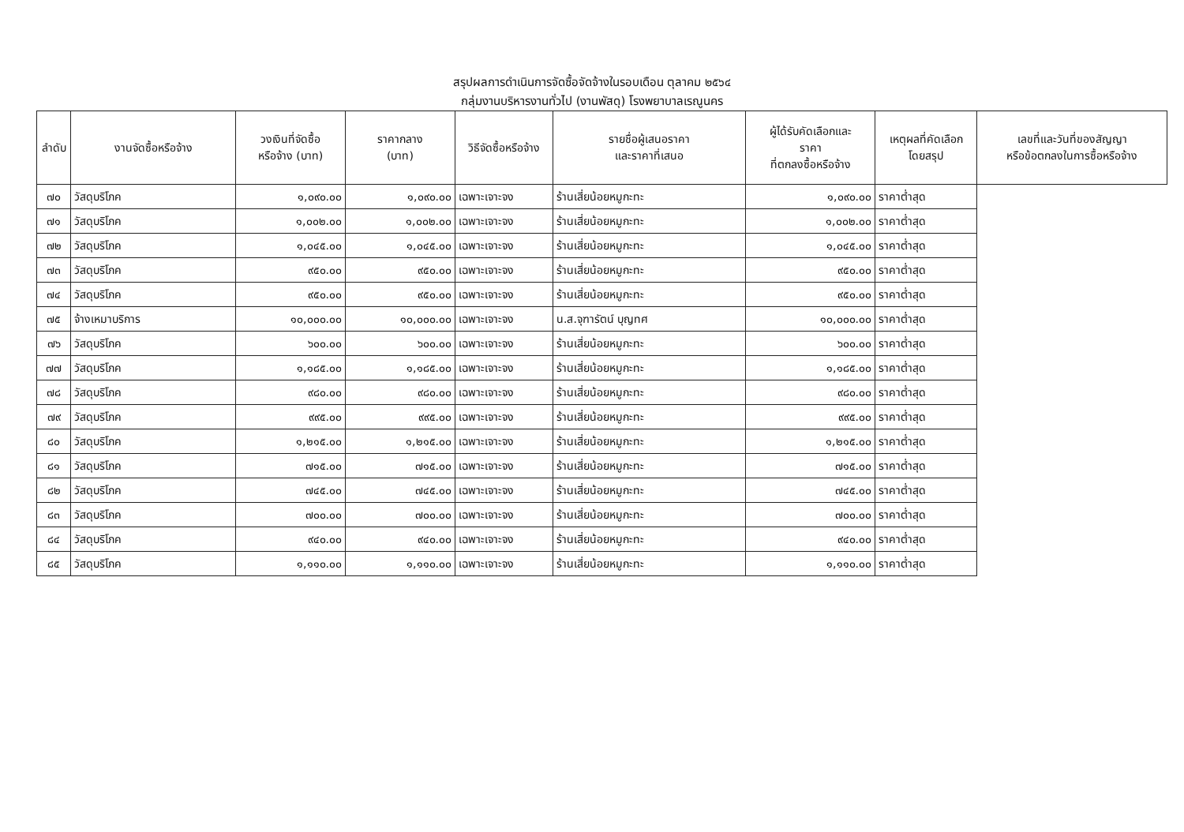สรุปผลการดำเนินการจัดซื้อจัดจ้างในรอบเดือน ตุลาคม ๒๕๖๔
กลุ่มงานบริหารงานทั่วไป (งานพัสดุ) โรงพยาบาลเรณูนคร
| ลำดับ | งานจัดซื้อหรือจ้าง | วงเงินที่จัดซื้อ หรือจ้าง (บาท) | ราคากลาง (บาท) | วิธีจัดซื้อหรือจ้าง | รายชื่อผู้เสนอราคา และราคาที่เสนอ | ผู้ได้รับคัดเลือกและ ราคา ที่ตกลงซื้อหรือจ้าง | เหตุผลที่คัดเลือก โดยสรุป | เลขที่และวันที่ของสัญญา หรือข้อตกลงในการซื้อหรือจ้าง |
| --- | --- | --- | --- | --- | --- | --- | --- | --- |
| ๗๐ | วัสดุบริโภค | ๑,๐๙๐.๐๐ | ๑,๐๙๐.๐๐ | เฉพาะเจาะจง | ร้านเสี่ยน้อยหมูกะทะ | ๑,๐๙๐.๐๐ | ราคาต่ำสุด | |
| ๗๑ | วัสดุบริโภค | ๑,๐๐๒.๐๐ | ๑,๐๐๒.๐๐ | เฉพาะเจาะจง | ร้านเสี่ยน้อยหมูกะทะ | ๑,๐๐๒.๐๐ | ราคาต่ำสุด | |
| ๗๒ | วัสดุบริโภค | ๑,๐๔๕.๐๐ | ๑,๐๔๕.๐๐ | เฉพาะเจาะจง | ร้านเสี่ยน้อยหมูกะทะ | ๑,๐๔๕.๐๐ | ราคาต่ำสุด | |
| ๗๓ | วัสดุบริโภค | ๙๕๐.๐๐ | ๙๕๐.๐๐ | เฉพาะเจาะจง | ร้านเสี่ยน้อยหมูกะทะ | ๙๕๐.๐๐ | ราคาต่ำสุด | |
| ๗๔ | วัสดุบริโภค | ๙๕๐.๐๐ | ๙๕๐.๐๐ | เฉพาะเจาะจง | ร้านเสี่ยน้อยหมูกะทะ | ๙๕๐.๐๐ | ราคาต่ำสุด | |
| ๗๕ | จ้างเหมาบริการ | ๑๐,๐๐๐.๐๐ | ๑๐,๐๐๐.๐๐ | เฉพาะเจาะจง | น.ส.จุฑารัตน์ บุญทศ | ๑๐,๐๐๐.๐๐ | ราคาต่ำสุด | |
| ๗๖ | วัสดุบริโภค | ๖๐๐.๐๐ | ๖๐๐.๐๐ | เฉพาะเจาะจง | ร้านเสี่ยน้อยหมูกะทะ | ๖๐๐.๐๐ | ราคาต่ำสุด | |
| ๗๗ | วัสดุบริโภค | ๑,๑๘๕.๐๐ | ๑,๑๘๕.๐๐ | เฉพาะเจาะจง | ร้านเสี่ยน้อยหมูกะทะ | ๑,๑๘๕.๐๐ | ราคาต่ำสุด | |
| ๗๘ | วัสดุบริโภค | ๙๘๐.๐๐ | ๙๘๐.๐๐ | เฉพาะเจาะจง | ร้านเสี่ยน้อยหมูกะทะ | ๙๘๐.๐๐ | ราคาต่ำสุด | |
| ๗๙ | วัสดุบริโภค | ๙๙๕.๐๐ | ๙๙๕.๐๐ | เฉพาะเจาะจง | ร้านเสี่ยน้อยหมูกะทะ | ๙๙๕.๐๐ | ราคาต่ำสุด | |
| ๘๐ | วัสดุบริโภค | ๑,๒๑๕.๐๐ | ๑,๒๑๕.๐๐ | เฉพาะเจาะจง | ร้านเสี่ยน้อยหมูกะทะ | ๑,๒๑๕.๐๐ | ราคาต่ำสุด | |
| ๘๑ | วัสดุบริโภค | ๗๑๕.๐๐ | ๗๑๕.๐๐ | เฉพาะเจาะจง | ร้านเสี่ยน้อยหมูกะทะ | ๗๑๕.๐๐ | ราคาต่ำสุด | |
| ๘๒ | วัสดุบริโภค | ๗๔๕.๐๐ | ๗๔๕.๐๐ | เฉพาะเจาะจง | ร้านเสี่ยน้อยหมูกะทะ | ๗๔๕.๐๐ | ราคาต่ำสุด | |
| ๘๓ | วัสดุบริโภค | ๗๐๐.๐๐ | ๗๐๐.๐๐ | เฉพาะเจาะจง | ร้านเสี่ยน้อยหมูกะทะ | ๗๐๐.๐๐ | ราคาต่ำสุด | |
| ๘๔ | วัสดุบริโภค | ๙๔๐.๐๐ | ๙๔๐.๐๐ | เฉพาะเจาะจง | ร้านเสี่ยน้อยหมูกะทะ | ๙๔๐.๐๐ | ราคาต่ำสุด | |
| ๘๕ | วัสดุบริโภค | ๑,๑๑๐.๐๐ | ๑,๑๑๐.๐๐ | เฉพาะเจาะจง | ร้านเสี่ยน้อยหมูกะทะ | ๑,๑๑๐.๐๐ | ราคาต่ำสุด | |